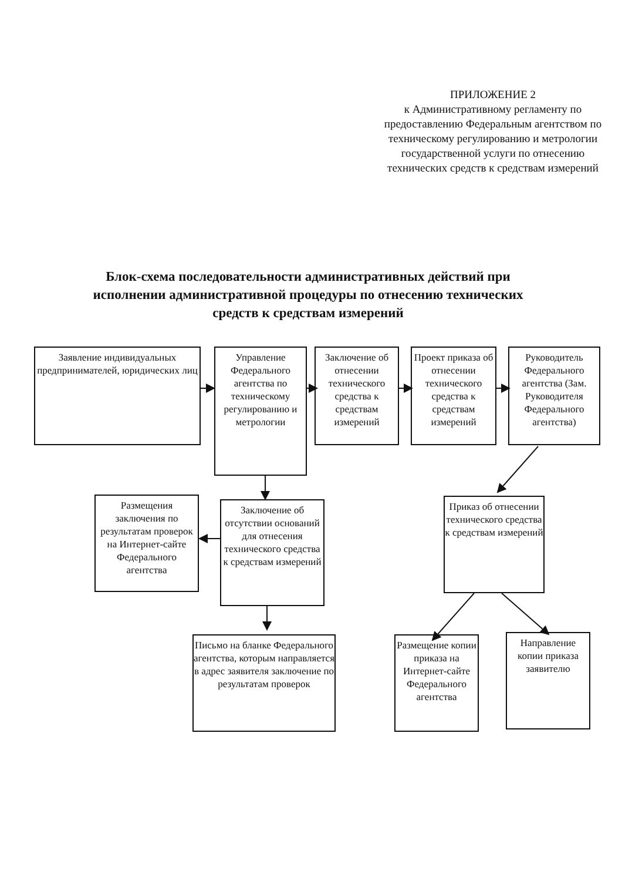ПРИЛОЖЕНИЕ 2
к Административному регламенту по предоставлению Федеральным агентством по техническому регулированию и метрологии государственной услуги по отнесению технических средств к средствам измерений
Блок-схема последовательности административных действий при исполнении административной процедуры по отнесению технических средств к средствам измерений
Заявление индивидуальных предпринимателей, юридических лиц
Управление Федерального агентства по техническому регулированию и метрологии
Заключение об отнесении технического средства к средствам измерений
Проект приказа об отнесении технического средства к средствам измерений
Руководитель Федерального агентства (Зам. Руководителя Федерального агентства)
Размещения заключения по результатам проверок на Интернет-сайте Федерального агентства
Заключение об отсутствии оснований для отнесения технического средства к средствам измерений
Приказ об отнесении технического средства к средствам измерений
Письмо на бланке Федерального агентства, которым направляется в адрес заявителя заключение по результатам проверок
Размещение копии приказа на Интернет-сайте Федерального агентства
Направление копии приказа заявителю